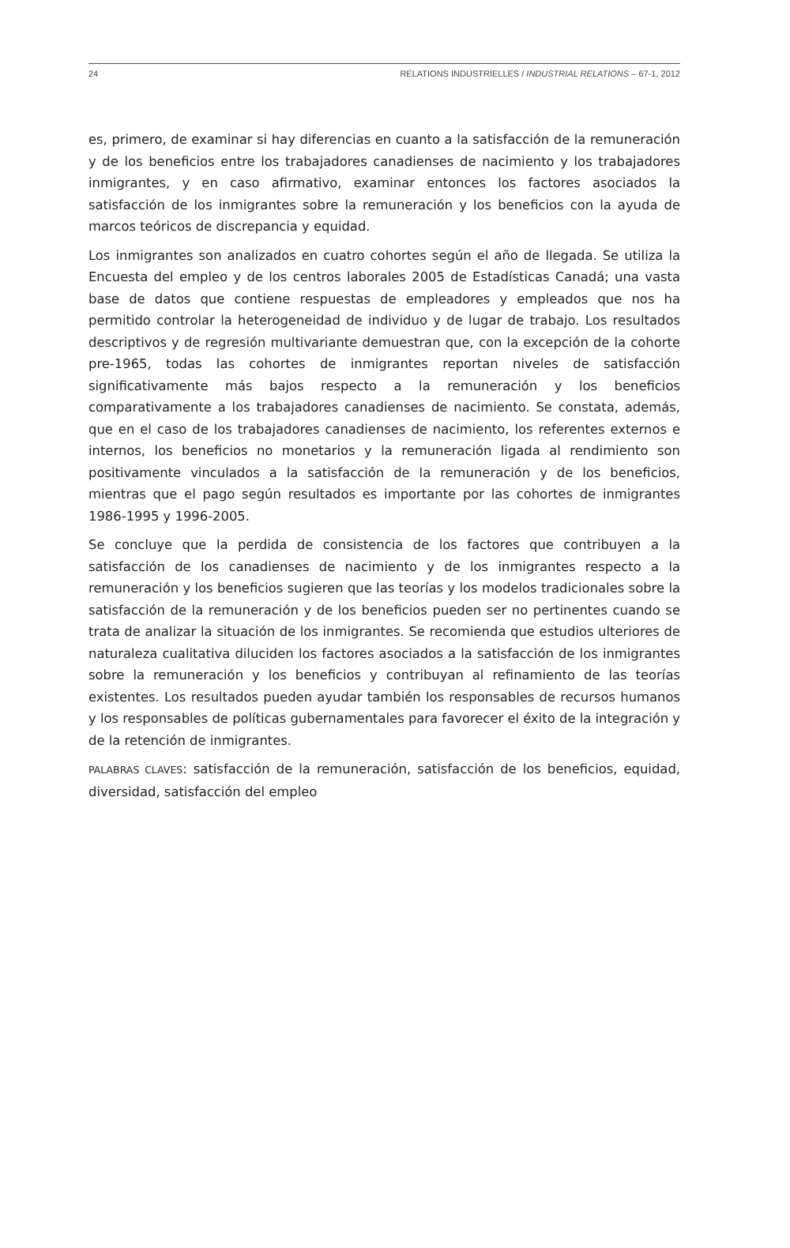24 RELATIONS INDUSTRIELLES / INDUSTRIAL RELATIONS – 67-1, 2012
es, primero, de examinar si hay diferencias en cuanto a la satisfacción de la remuneración y de los beneficios entre los trabajadores canadienses de nacimiento y los trabajadores inmigrantes, y en caso afirmativo, examinar entonces los factores asociados la satisfacción de los inmigrantes sobre la remuneración y los beneficios con la ayuda de marcos teóricos de discrepancia y equidad.
Los inmigrantes son analizados en cuatro cohortes según el año de llegada. Se utiliza la Encuesta del empleo y de los centros laborales 2005 de Estadísticas Canadá; una vasta base de datos que contiene respuestas de empleadores y empleados que nos ha permitido controlar la heterogeneidad de individuo y de lugar de trabajo. Los resultados descriptivos y de regresión multivariante demuestran que, con la excepción de la cohorte pre-1965, todas las cohortes de inmigrantes reportan niveles de satisfacción significativamente más bajos respecto a la remuneración y los beneficios comparativamente a los trabajadores canadienses de nacimiento. Se constata, además, que en el caso de los trabajadores canadienses de nacimiento, los referentes externos e internos, los beneficios no monetarios y la remuneración ligada al rendimiento son positivamente vinculados a la satisfacción de la remuneración y de los beneficios, mientras que el pago según resultados es importante por las cohortes de inmigrantes 1986-1995 y 1996-2005.
Se concluye que la perdida de consistencia de los factores que contribuyen a la satisfacción de los canadienses de nacimiento y de los inmigrantes respecto a la remuneración y los beneficios sugieren que las teorías y los modelos tradicionales sobre la satisfacción de la remuneración y de los beneficios pueden ser no pertinentes cuando se trata de analizar la situación de los inmigrantes. Se recomienda que estudios ulteriores de naturaleza cualitativa diluciden los factores asociados a la satisfacción de los inmigrantes sobre la remuneración y los beneficios y contribuyan al refinamiento de las teorías existentes. Los resultados pueden ayudar también los responsables de recursos humanos y los responsables de políticas gubernamentales para favorecer el éxito de la integración y de la retención de inmigrantes.
PALABRAS CLAVES: satisfacción de la remuneración, satisfacción de los beneficios, equidad, diversidad, satisfacción del empleo